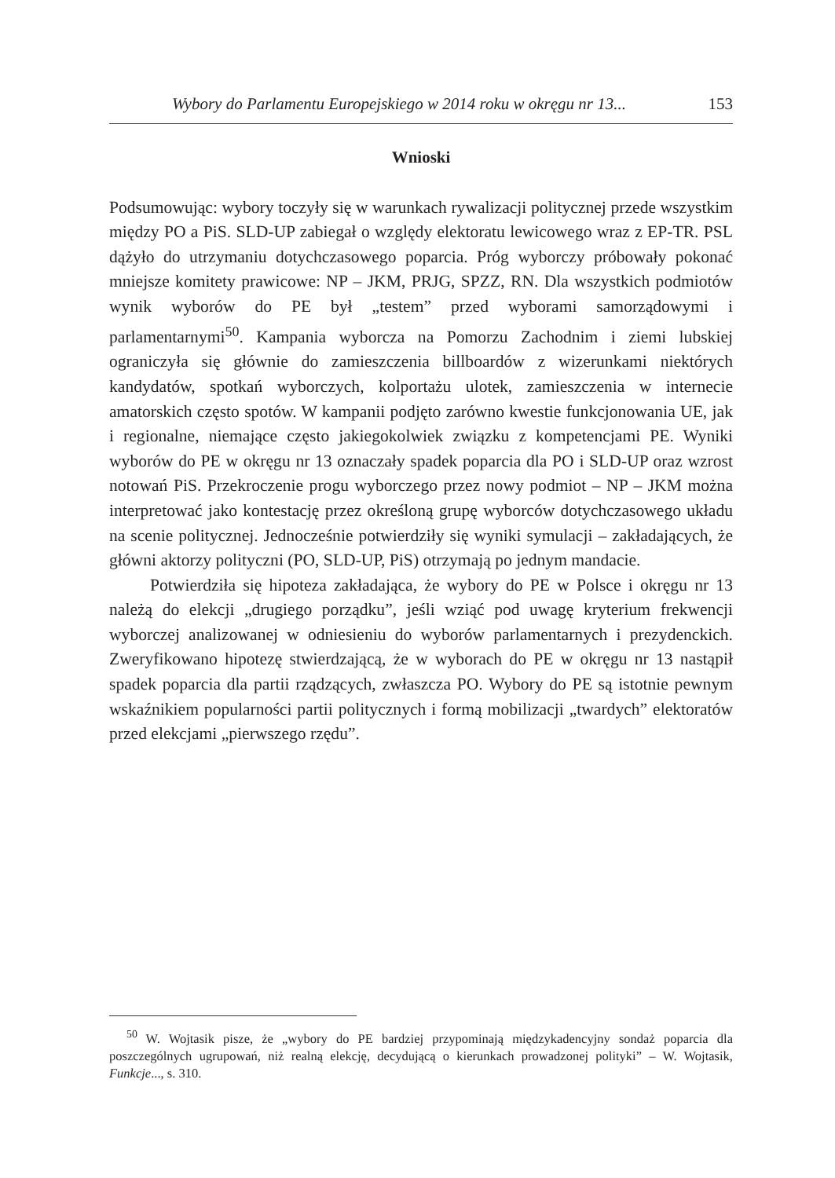Wybory do Parlamentu Europejskiego w 2014 roku w okręgu nr 13... 153
Wnioski
Podsumowując: wybory toczyły się w warunkach rywalizacji politycznej przede wszystkim między PO a PiS. SLD-UP zabiegał o względy elektoratu lewicowego wraz z EP-TR. PSL dążyło do utrzymaniu dotychczasowego poparcia. Próg wyborczy próbowały pokonać mniejsze komitety prawicowe: NP – JKM, PRJG, SPZZ, RN. Dla wszystkich podmiotów wynik wyborów do PE był „testem” przed wyborami samorządowymi i parlamentarnymi<sup>50</sup>. Kampania wyborcza na Pomorzu Zachodnim i ziemi lubskiej ograniczyła się głównie do zamieszczenia billboardów z wizerunkami niektórych kandydatów, spotkań wyborczych, kolportażu ulotek, zamieszczenia w internecie amatorskich często spotów. W kampanii podjęto zarówno kwestie funkcjonowania UE, jak i regionalne, niemające często jakiegokolwiek związku z kompetencjami PE. Wyniki wyborów do PE w okręgu nr 13 oznaczały spadek poparcia dla PO i SLD-UP oraz wzrost notowań PiS. Przekroczenie progu wyborczego przez nowy podmiot – NP – JKM można interpretować jako kontestację przez określoną grupę wyborców dotychczasowego układu na scenie politycznej. Jednocześnie potwierdziły się wyniki symulacji – zakładających, że główni aktorzy polityczni (PO, SLD-UP, PiS) otrzymają po jednym mandacie.
Potwierdziła się hipoteza zakładająca, że wybory do PE w Polsce i okręgu nr 13 należą do elekcji „drugiego porządku”, jeśli wziąć pod uwagę kryterium frekwencji wyborczej analizowanej w odniesieniu do wyborów parlamentarnych i prezydenckich. Zweryfikowano hipotezę stwierdzającą, że w wyborach do PE w okręgu nr 13 nastąpił spadek poparcia dla partii rządzących, zwłaszcza PO. Wybory do PE są istotnie pewnym wskaźnikiem popularności partii politycznych i formą mobilizacji „twardych” elektoratów przed elekcjami „pierwszego rzędu”.
<sup>50</sup> W. Wojtasik pisze, że „wybory do PE bardziej przypominają międzykadencyjny sondaż poparcia dla poszczególnych ugrupowań, niż realną elekcję, decydującą o kierunkach prowadzonej polityki” – W. Wojtasik, Funkcje..., s. 310.